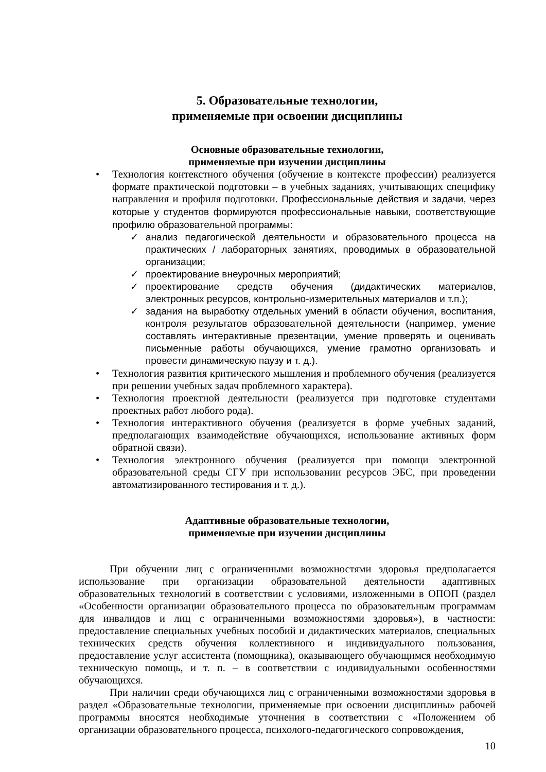5. Образовательные технологии,
применяемые при освоении дисциплины
Основные образовательные технологии,
применяемые при изучении дисциплины
• Технология контекстного обучения (обучение в контексте профессии) реализуется формате практической подготовки – в учебных заданиях, учитывающих специфику направления и профиля подготовки. Профессиональные действия и задачи, через которые у студентов формируются профессиональные навыки, соответствующие профилю образовательной программы:
✓ анализ педагогической деятельности и образовательного процесса на практических / лабораторных занятиях, проводимых в образовательной организации;
✓ проектирование внеурочных мероприятий;
✓ проектирование средств обучения (дидактических материалов, электронных ресурсов, контрольно-измерительных материалов и т.п.);
✓ задания на выработку отдельных умений в области обучения, воспитания, контроля результатов образовательной деятельности (например, умение составлять интерактивные презентации, умение проверять и оценивать письменные работы обучающихся, умение грамотно организовать и провести динамическую паузу и т. д.).
• Технология развития критического мышления и проблемного обучения (реализуется при решении учебных задач проблемного характера).
• Технология проектной деятельности (реализуется при подготовке студентами проектных работ любого рода).
• Технология интерактивного обучения (реализуется в форме учебных заданий, предполагающих взаимодействие обучающихся, использование активных форм обратной связи).
• Технология электронного обучения (реализуется при помощи электронной образовательной среды СГУ при использовании ресурсов ЭБС, при проведении автоматизированного тестирования и т. д.).
Адаптивные образовательные технологии,
применяемые при изучении дисциплины
При обучении лиц с ограниченными возможностями здоровья предполагается использование при организации образовательной деятельности адаптивных образовательных технологий в соответствии с условиями, изложенными в ОПОП (раздел «Особенности организации образовательного процесса по образовательным программам для инвалидов и лиц с ограниченными возможностями здоровья»), в частности: предоставление специальных учебных пособий и дидактических материалов, специальных технических средств обучения коллективного и индивидуального пользования, предоставление услуг ассистента (помощника), оказывающего обучающимся необходимую техническую помощь, и т. п. – в соответствии с индивидуальными особенностями обучающихся.
При наличии среди обучающихся лиц с ограниченными возможностями здоровья в раздел «Образовательные технологии, применяемые при освоении дисциплины» рабочей программы вносятся необходимые уточнения в соответствии с «Положением об организации образовательного процесса, психолого-педагогического сопровождения,
10